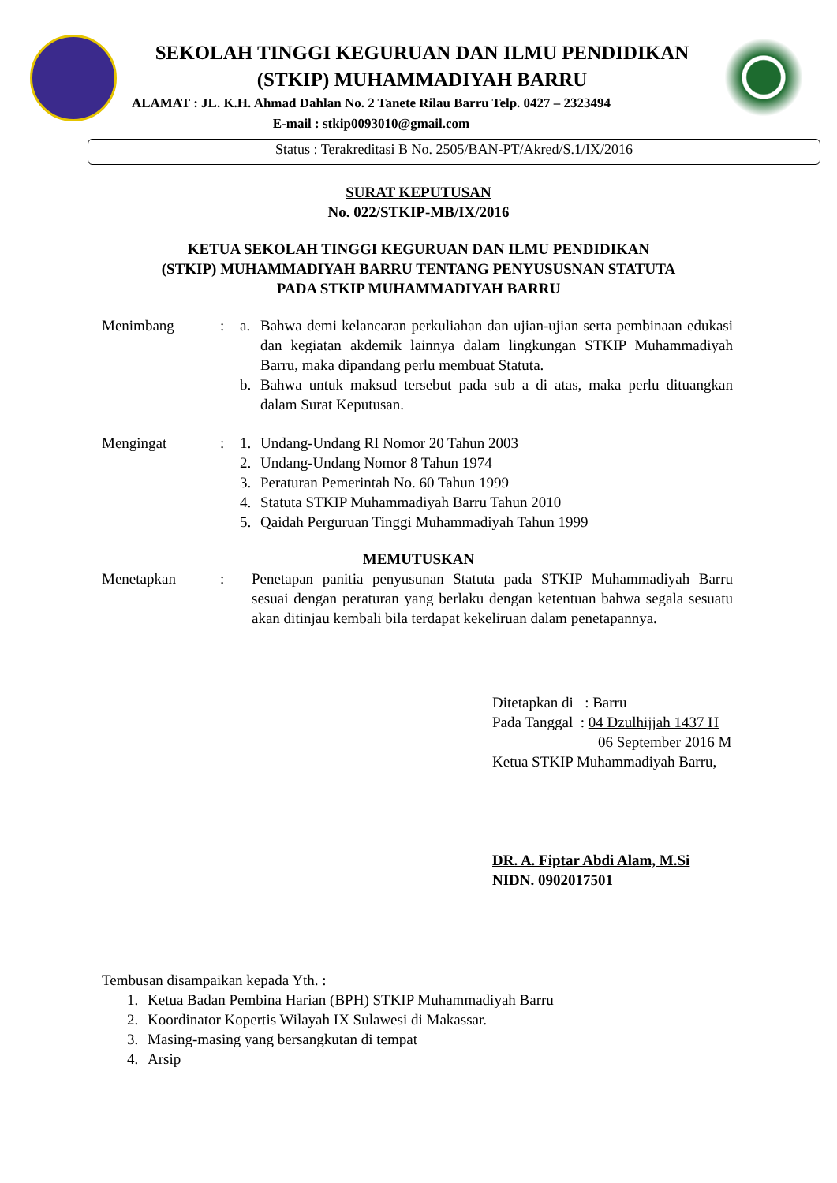SEKOLAH TINGGI KEGURUAN DAN ILMU PENDIDIKAN
(STKIP) MUHAMMADIYAH BARRU
ALAMAT : JL. K.H. Ahmad Dahlan No. 2 Tanete Rilau Barru Telp. 0427 – 2323494
E-mail : stkip0093010@gmail.com
Status : Terakreditasi B No. 2505/BAN-PT/Akred/S.1/IX/2016
SURAT KEPUTUSAN
No. 022/STKIP-MB/IX/2016
KETUA SEKOLAH TINGGI KEGURUAN DAN ILMU PENDIDIKAN
(STKIP) MUHAMMADIYAH BARRU TENTANG PENYUSUSNAN STATUTA
PADA STKIP MUHAMMADIYAH BARRU
Menimbang : a. Bahwa demi kelancaran perkuliahan dan ujian-ujian serta pembinaan edukasi dan kegiatan akdemik lainnya dalam lingkungan STKIP Muhammadiyah Barru, maka dipandang perlu membuat Statuta.
b. Bahwa untuk maksud tersebut pada sub a di atas, maka perlu dituangkan dalam Surat Keputusan.
Mengingat : 1. Undang-Undang RI Nomor 20 Tahun 2003
2. Undang-Undang Nomor 8 Tahun 1974
3. Peraturan Pemerintah No. 60 Tahun 1999
4. Statuta STKIP Muhammadiyah Barru Tahun 2010
5. Qaidah Perguruan Tinggi Muhammadiyah Tahun 1999
MEMUTUSKAN
Menetapkan : Penetapan panitia penyusunan Statuta pada STKIP Muhammadiyah Barru sesuai dengan peraturan yang berlaku dengan ketentuan bahwa segala sesuatu akan ditinjau kembali bila terdapat kekeliruan dalam penetapannya.
Ditetapkan di : Barru
Pada Tanggal : 04 Dzulhijjah 1437 H
06 September 2016 M
Ketua STKIP Muhammadiyah Barru,
DR. A. Fiptar Abdi Alam, M.Si
NIDN. 0902017501
Tembusan disampaikan kepada Yth. :
1. Ketua Badan Pembina Harian (BPH) STKIP Muhammadiyah Barru
2. Koordinator Kopertis Wilayah IX Sulawesi di Makassar.
3. Masing-masing yang bersangkutan di tempat
4. Arsip